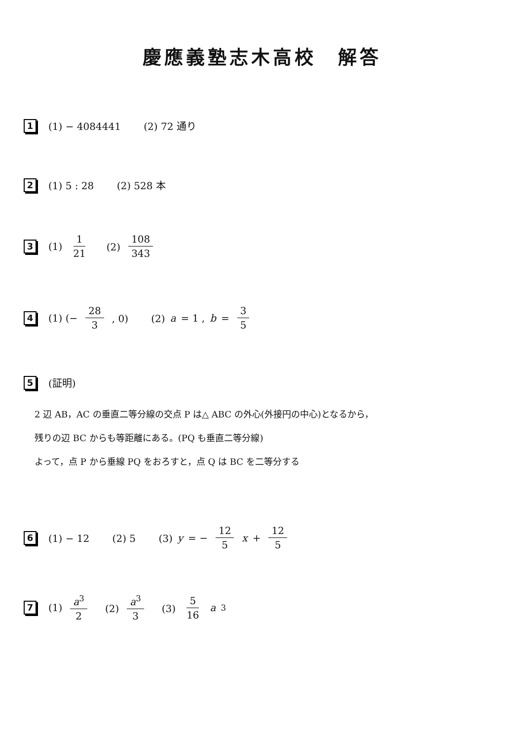慶應義塾志木高校　解答
1 (1) − 4084441 　　(2) 72 通り
2 (1) 5 : 28 　　(2) 528 本
3 (1) 1 21 　(2) 108 343
4 (1) (− 28 3 , 0) 　　(2) a = 1 , b = 3 5
5 (証明)
2 辺 AB，AC の垂直二等分線の交点 P は△ ABC の外心(外接円の中心)となるから，
残りの辺 BC からも等距離にある。(PQ も垂直二等分線)
よって，点 P から垂線 PQ をおろすと，点 Q は BC を二等分する
6 (1) − 12 　　(2) 5 　　(3) y = − 12 5 x + 12 5
7 (1) a<sup>3</sup> 2 　(2) a<sup>3</sup> 3 　(3) 5 16 a<sup>3</sup>